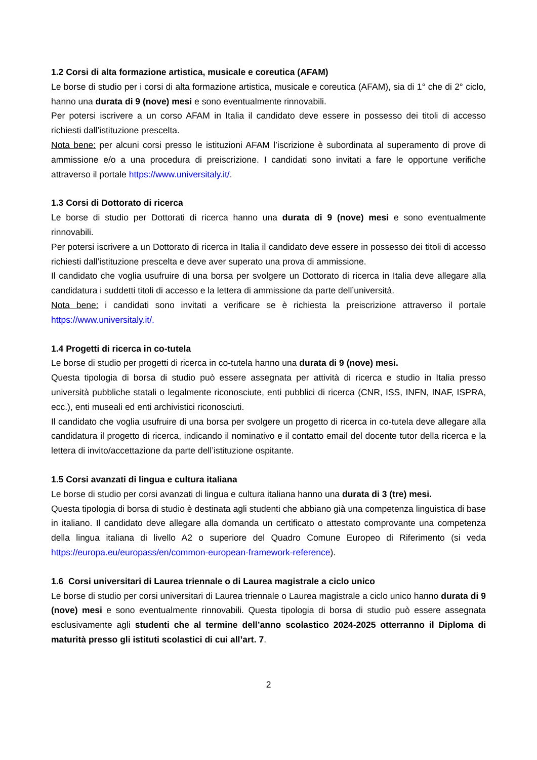1.2 Corsi di alta formazione artistica, musicale e coreutica (AFAM)
Le borse di studio per i corsi di alta formazione artistica, musicale e coreutica (AFAM), sia di 1° che di 2° ciclo, hanno una durata di 9 (nove) mesi e sono eventualmente rinnovabili.
Per potersi iscrivere a un corso AFAM in Italia il candidato deve essere in possesso dei titoli di accesso richiesti dall’istituzione prescelta.
Nota bene: per alcuni corsi presso le istituzioni AFAM l’iscrizione è subordinata al superamento di prove di ammissione e/o a una procedura di preiscrizione. I candidati sono invitati a fare le opportune verifiche attraverso il portale https://www.universitaly.it/.
1.3 Corsi di Dottorato di ricerca
Le borse di studio per Dottorati di ricerca hanno una durata di 9 (nove) mesi e sono eventualmente rinnovabili.
Per potersi iscrivere a un Dottorato di ricerca in Italia il candidato deve essere in possesso dei titoli di accesso richiesti dall’istituzione prescelta e deve aver superato una prova di ammissione.
Il candidato che voglia usufruire di una borsa per svolgere un Dottorato di ricerca in Italia deve allegare alla candidatura i suddetti titoli di accesso e la lettera di ammissione da parte dell’università.
Nota bene: i candidati sono invitati a verificare se è richiesta la preiscrizione attraverso il portale https://www.universitaly.it/.
1.4 Progetti di ricerca in co-tutela
Le borse di studio per progetti di ricerca in co-tutela hanno una durata di 9 (nove) mesi.
Questa tipologia di borsa di studio può essere assegnata per attività di ricerca e studio in Italia presso università pubbliche statali o legalmente riconosciute, enti pubblici di ricerca (CNR, ISS, INFN, INAF, ISPRA, ecc.), enti museali ed enti archivistici riconosciuti.
Il candidato che voglia usufruire di una borsa per svolgere un progetto di ricerca in co-tutela deve allegare alla candidatura il progetto di ricerca, indicando il nominativo e il contatto email del docente tutor della ricerca e la lettera di invito/accettazione da parte dell’istituzione ospitante.
1.5 Corsi avanzati di lingua e cultura italiana
Le borse di studio per corsi avanzati di lingua e cultura italiana hanno una durata di 3 (tre) mesi.
Questa tipologia di borsa di studio è destinata agli studenti che abbiano già una competenza linguistica di base in italiano. Il candidato deve allegare alla domanda un certificato o attestato comprovante una competenza della lingua italiana di livello A2 o superiore del Quadro Comune Europeo di Riferimento (si veda https://europa.eu/europass/en/common-european-framework-reference).
1.6 Corsi universitari di Laurea triennale o di Laurea magistrale a ciclo unico
Le borse di studio per corsi universitari di Laurea triennale o Laurea magistrale a ciclo unico hanno durata di 9 (nove) mesi e sono eventualmente rinnovabili. Questa tipologia di borsa di studio può essere assegnata esclusivamente agli studenti che al termine dell’anno scolastico 2024-2025 otterranno il Diploma di maturità presso gli istituti scolastici di cui all’art. 7.
2